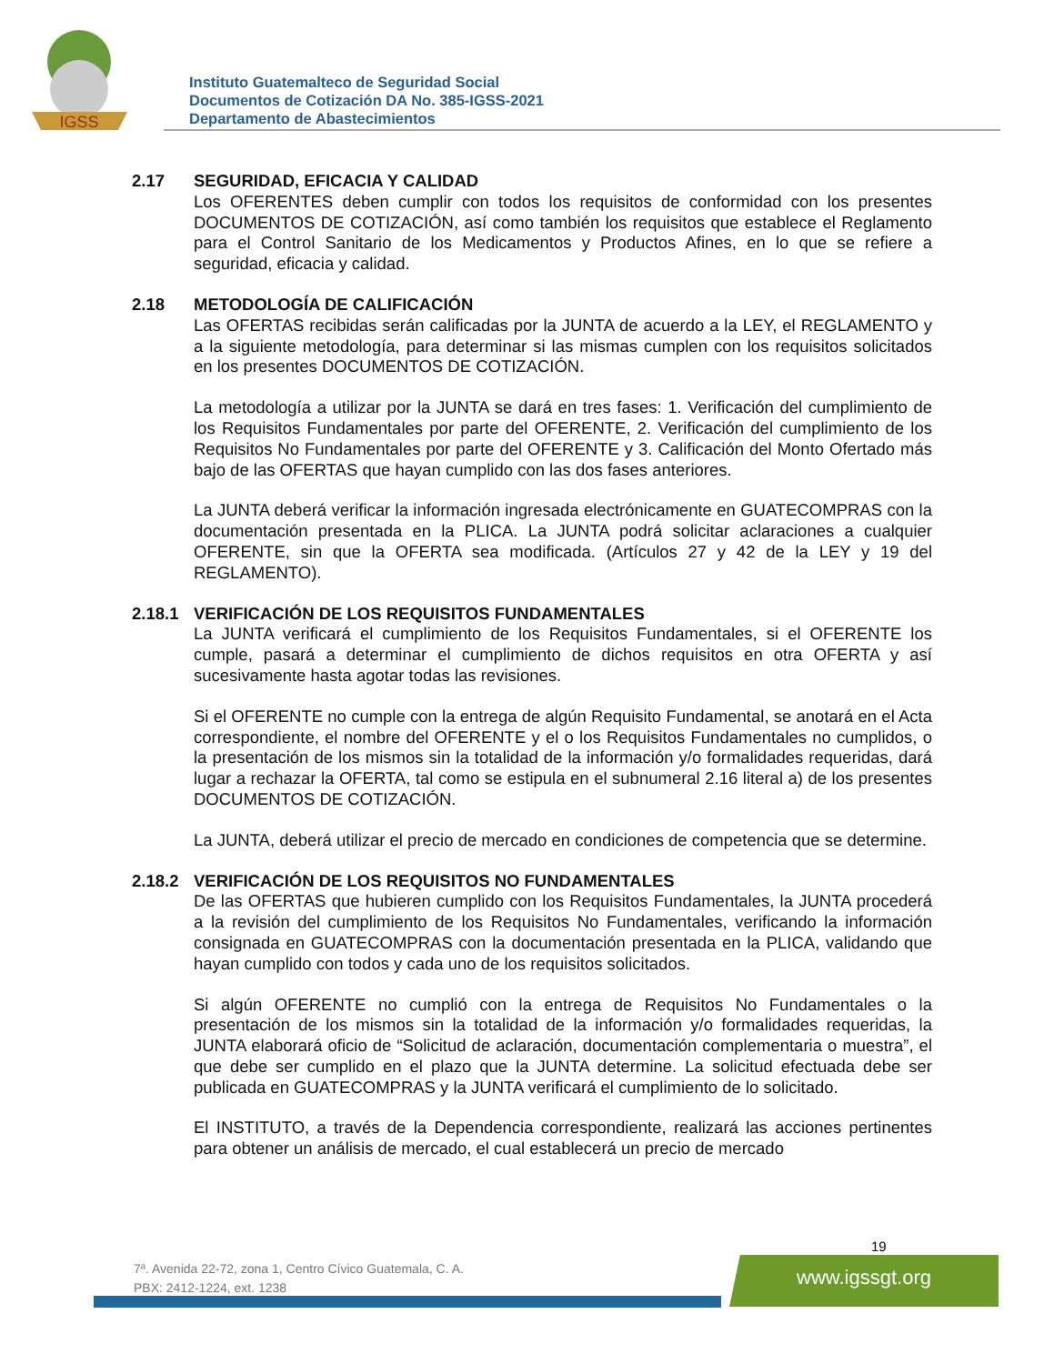IGSS
Instituto Guatemalteco de Seguridad Social
Documentos de Cotización DA No. 385-IGSS-2021
Departamento de Abastecimientos
2.17 SEGURIDAD, EFICACIA Y CALIDAD
Los OFERENTES deben cumplir con todos los requisitos de conformidad con los presentes DOCUMENTOS DE COTIZACIÓN, así como también los requisitos que establece el Reglamento para el Control Sanitario de los Medicamentos y Productos Afines, en lo que se refiere a seguridad, eficacia y calidad.
2.18 METODOLOGÍA DE CALIFICACIÓN
Las OFERTAS recibidas serán calificadas por la JUNTA de acuerdo a la LEY, el REGLAMENTO y a la siguiente metodología, para determinar si las mismas cumplen con los requisitos solicitados en los presentes DOCUMENTOS DE COTIZACIÓN.
La metodología a utilizar por la JUNTA se dará en tres fases: 1. Verificación del cumplimiento de los Requisitos Fundamentales por parte del OFERENTE, 2. Verificación del cumplimiento de los Requisitos No Fundamentales por parte del OFERENTE y 3. Calificación del Monto Ofertado más bajo de las OFERTAS que hayan cumplido con las dos fases anteriores.
La JUNTA deberá verificar la información ingresada electrónicamente en GUATECOMPRAS con la documentación presentada en la PLICA. La JUNTA podrá solicitar aclaraciones a cualquier OFERENTE, sin que la OFERTA sea modificada. (Artículos 27 y 42 de la LEY y 19 del REGLAMENTO).
2.18.1 VERIFICACIÓN DE LOS REQUISITOS FUNDAMENTALES
La JUNTA verificará el cumplimiento de los Requisitos Fundamentales, si el OFERENTE los cumple, pasará a determinar el cumplimiento de dichos requisitos en otra OFERTA y así sucesivamente hasta agotar todas las revisiones.
Si el OFERENTE no cumple con la entrega de algún Requisito Fundamental, se anotará en el Acta correspondiente, el nombre del OFERENTE y el o los Requisitos Fundamentales no cumplidos, o la presentación de los mismos sin la totalidad de la información y/o formalidades requeridas, dará lugar a rechazar la OFERTA, tal como se estipula en el subnumeral 2.16 literal a) de los presentes DOCUMENTOS DE COTIZACIÓN.
La JUNTA, deberá utilizar el precio de mercado en condiciones de competencia que se determine.
2.18.2 VERIFICACIÓN DE LOS REQUISITOS NO FUNDAMENTALES
De las OFERTAS que hubieren cumplido con los Requisitos Fundamentales, la JUNTA procederá a la revisión del cumplimiento de los Requisitos No Fundamentales, verificando la información consignada en GUATECOMPRAS con la documentación presentada en la PLICA, validando que hayan cumplido con todos y cada uno de los requisitos solicitados.
Si algún OFERENTE no cumplió con la entrega de Requisitos No Fundamentales o la presentación de los mismos sin la totalidad de la información y/o formalidades requeridas, la JUNTA elaborará oficio de “Solicitud de aclaración, documentación complementaria o muestra”, el que debe ser cumplido en el plazo que la JUNTA determine. La solicitud efectuada debe ser publicada en GUATECOMPRAS y la JUNTA verificará el cumplimiento de lo solicitado.
El INSTITUTO, a través de la Dependencia correspondiente, realizará las acciones pertinentes para obtener un análisis de mercado, el cual establecerá un precio de mercado
19
7ª. Avenida 22-72, zona 1, Centro Cívico Guatemala, C. A.
PBX: 2412-1224, ext. 1238
www.igssgt.org